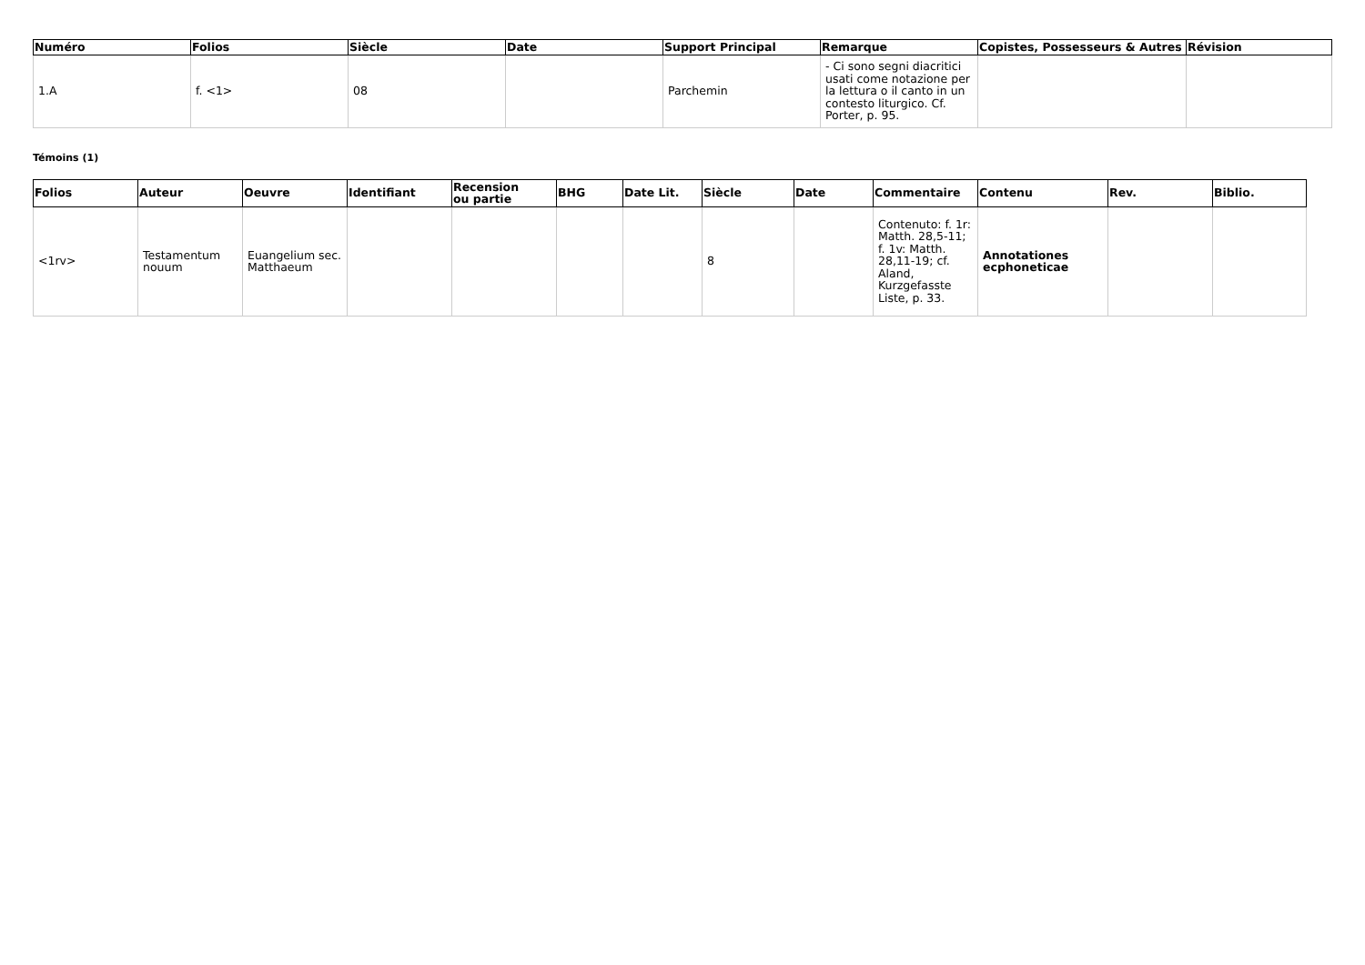| Numéro | Folios | Siècle | Date | Support Principal | Remarque | Copistes, Possesseurs & Autres | Révision |
| --- | --- | --- | --- | --- | --- | --- | --- |
| 1.A | f. <1> | 08 | | Parchemin | - Ci sono segni diacritici usati come notazione per la lettura o il canto in un contesto liturgico. Cf. Porter, p. 95. | | |
Témoins (1)
| Folios | Auteur | Oeuvre | Identifiant | Recension ou partie | BHG | Date Lit. | Siècle | Date | Commentaire | Contenu | Rev. | Biblio. |
| --- | --- | --- | --- | --- | --- | --- | --- | --- | --- | --- | --- | --- |
| <1rv> | Testamentum nouum | Euangelium sec. Matthaeum | | | | | 8 | | Contenuto: f. 1r: Matth. 28,5-11; f. 1v: Matth. 28,11-19; cf. Aland, Kurzgefasste Liste, p. 33. | Annotationes ecphoneticae | | |